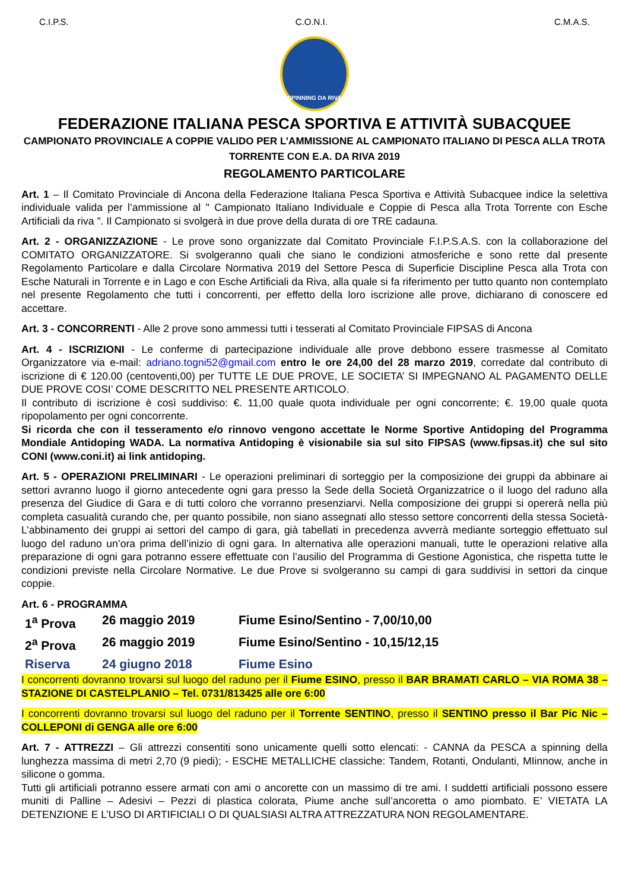C.I.P.S. C.O.N.I. C.M.A.S.
SPINNING DA RIVA
FEDERAZIONE ITALIANA PESCA SPORTIVA E ATTIVITÀ SUBACQUEE
CAMPIONATO PROVINCIALE A COPPIE VALIDO PER L’AMMISSIONE AL CAMPIONATO ITALIANO DI PESCA ALLA TROTA TORRENTE CON E.A. DA RIVA 2019
REGOLAMENTO PARTICOLARE
Art. 1 – Il Comitato Provinciale di Ancona della Federazione Italiana Pesca Sportiva e Attività Subacquee indice la selettiva individuale valida per l’ammissione al " Campionato Italiano Individuale e Coppie di Pesca alla Trota Torrente con Esche Artificiali da riva ". Il Campionato si svolgerà in due prove della durata di ore TRE cadauna.
Art. 2 - ORGANIZZAZIONE - Le prove sono organizzate dal Comitato Provinciale F.I.P.S.A.S. con la collaborazione del COMITATO ORGANIZZATORE. Si svolgeranno quali che siano le condizioni atmosferiche e sono rette dal presente Regolamento Particolare e dalla Circolare Normativa 2019 del Settore Pesca di Superficie Discipline Pesca alla Trota con Esche Naturali in Torrente e in Lago e con Esche Artificiali da Riva, alla quale si fa riferimento per tutto quanto non contemplato nel presente Regolamento che tutti i concorrenti, per effetto della loro iscrizione alle prove, dichiarano di conoscere ed accettare.
Art. 3 - CONCORRENTI - Alle 2 prove sono ammessi tutti i tesserati al Comitato Provinciale FIPSAS di Ancona
Art. 4 - ISCRIZIONI - Le conferme di partecipazione individuale alle prove debbono essere trasmesse al Comitato Organizzatore via e-mail: adriano.togni52@gmail.com entro le ore 24,00 del 28 marzo 2019, corredate dal contributo di iscrizione di € 120.00 (centoventi,00) per TUTTE LE DUE PROVE, LE SOCIETA’ SI IMPEGNANO AL PAGAMENTO DELLE DUE PROVE COSI’ COME DESCRITTO NEL PRESENTE ARTICOLO.
Il contributo di iscrizione è così suddiviso: €. 11,00 quale quota individuale per ogni concorrente; €. 19,00 quale quota ripopolamento per ogni concorrente.
Si ricorda che con il tesseramento e/o rinnovo vengono accettate le Norme Sportive Antidoping del Programma Mondiale Antidoping WADA. La normativa Antidoping è visionabile sia sul sito FIPSAS (www.fipsas.it) che sul sito CONI (www.coni.it) ai link antidoping.
Art. 5 - OPERAZIONI PRELIMINARI - Le operazioni preliminari di sorteggio per la composizione dei gruppi da abbinare ai settori avranno luogo il giorno antecedente ogni gara presso la Sede della Società Organizzatrice o il luogo del raduno alla presenza del Giudice di Gara e di tutti coloro che vorranno presenziarvi. Nella composizione dei gruppi si opererà nella più completa casualità curando che, per quanto possibile, non siano assegnati allo stesso settore concorrenti della stessa Società- L’abbinamento dei gruppi ai settori del campo di gara, già tabellati in precedenza avverrà mediante sorteggio effettuato sul luogo del raduno un’ora prima dell’inizio di ogni gara. In alternativa alle operazioni manuali, tutte le operazioni relative alla preparazione di ogni gara potranno essere effettuate con l’ausilio del Programma di Gestione Agonistica, che rispetta tutte le condizioni previste nella Circolare Normative. Le due Prove si svolgeranno su campi di gara suddivisi in settori da cinque coppie.
Art. 6 - PROGRAMMA
1<sup>a</sup> Prova 26 maggio 2019 Fiume Esino/Sentino - 7,00/10,00
2<sup>a</sup> Prova 26 maggio 2019 Fiume Esino/Sentino - 10,15/12,15
Riserva 24 giugno 2018 Fiume Esino
I concorrenti dovranno trovarsi sul luogo del raduno per il Fiume ESINO, presso il BAR BRAMATI CARLO – VIA ROMA 38 – STAZIONE DI CASTELPLANIO – Tel. 0731/813425 alle ore 6:00
I concorrenti dovranno trovarsi sul luogo del raduno per il Torrente SENTINO, presso il SENTINO presso il Bar Pic Nic – COLLEPONI di GENGA alle ore 6:00
Art. 7 - ATTREZZI – Gli attrezzi consentiti sono unicamente quelli sotto elencati: - CANNA da PESCA a spinning della lunghezza massima di metri 2,70 (9 piedi); - ESCHE METALLICHE classiche: Tandem, Rotanti, Ondulanti, MIinnow, anche in silicone o gomma.
Tutti gli artificiali potranno essere armati con ami o ancorette con un massimo di tre ami. I suddetti artificiali possono essere muniti di Palline – Adesivi – Pezzi di plastica colorata, Piume anche sull’ancoretta o amo piombato. E’ VIETATA LA DETENZIONE E L’USO DI ARTIFICIALI O DI QUALSIASI ALTRA ATTREZZATURA NON REGOLAMENTARE.